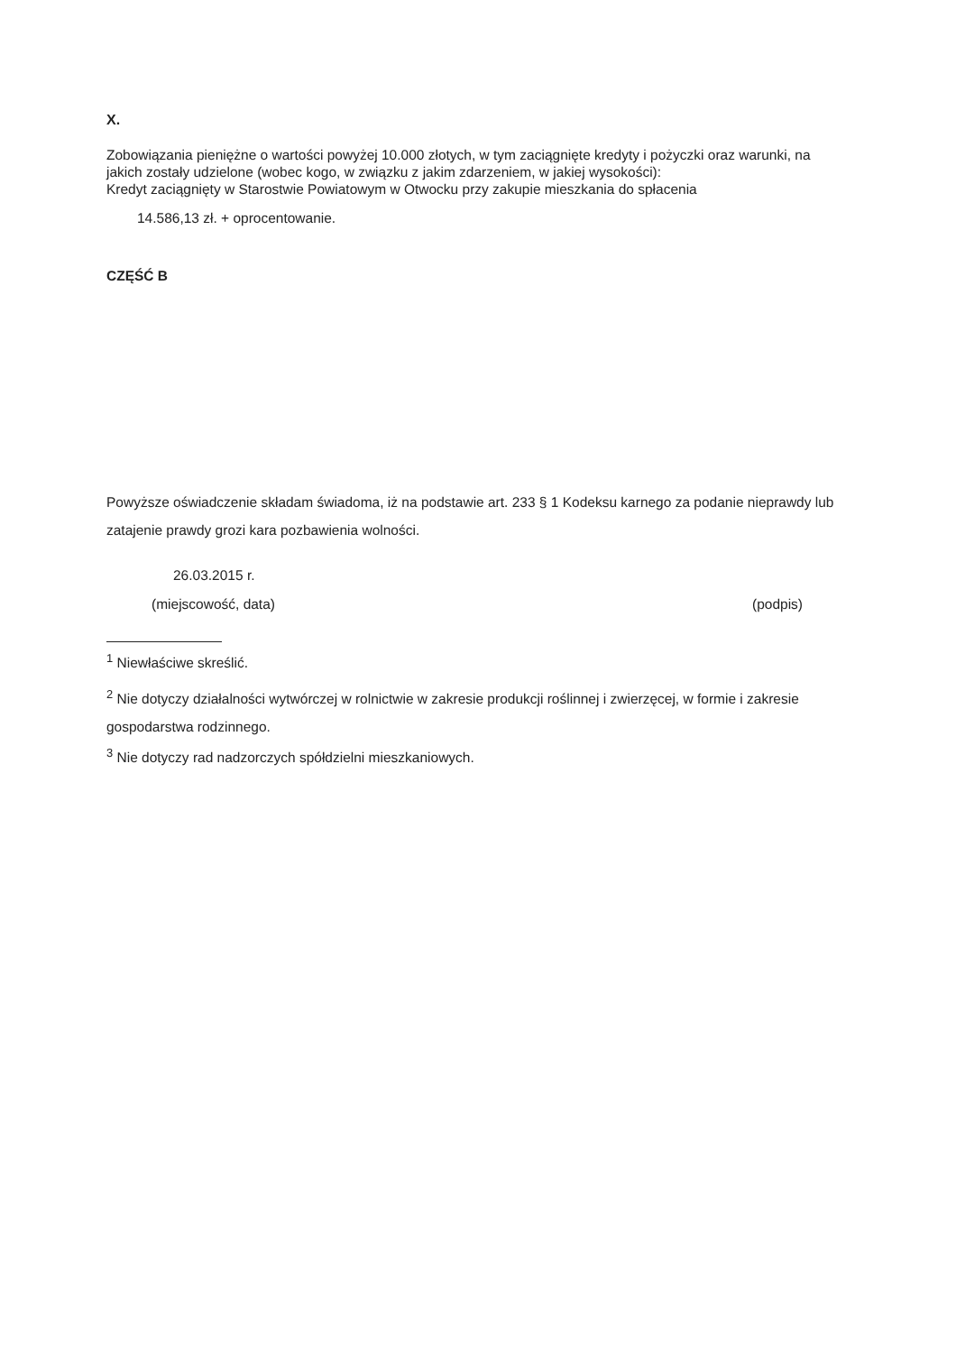X.
Zobowiązania pieniężne o wartości powyżej 10.000 złotych, w tym zaciągnięte kredyty i pożyczki oraz warunki, na jakich zostały udzielone (wobec kogo, w związku z jakim zdarzeniem, w jakiej wysokości):
Kredyt zaciągnięty w Starostwie Powiatowym w Otwocku przy zakupie mieszkania do spłacenia
14.586,13 zł. + oprocentowanie.
CZĘŚĆ B
Powyższe oświadczenie składam świadoma, iż na podstawie art. 233 § 1 Kodeksu karnego za podanie nieprawdy lub zatajenie prawdy grozi kara pozbawienia wolności.
26.03.2015 r.
(miejscowość, data) (podpis)
<sup>1</sup> Niewłaściwe skreślić.
<sup>2</sup> Nie dotyczy działalności wytwórczej w rolnictwie w zakresie produkcji roślinnej i zwierzęcej, w formie i zakresie gospodarstwa rodzinnego.
<sup>3</sup> Nie dotyczy rad nadzorczych spółdzielni mieszkaniowych.